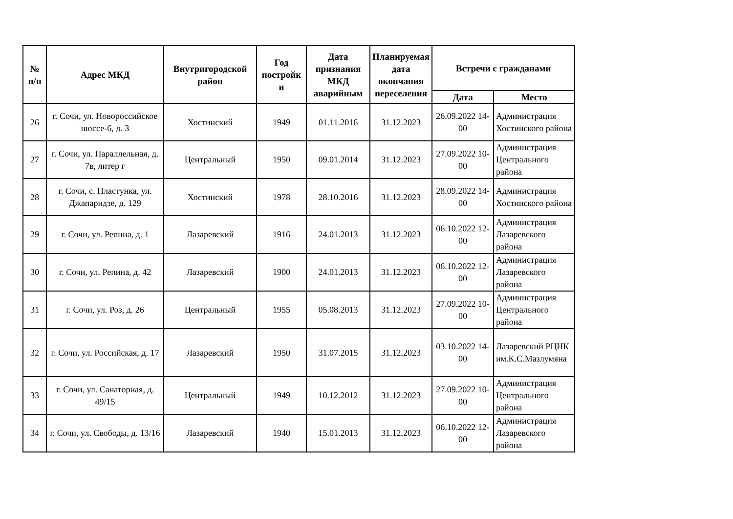| № п/п | Адрес МКД | Внутригородской район | Год постройк и | Дата признания МКД аварийным | Планируемая дата окончания переселения | Встречи с гражданами | |
| --- | --- | --- | --- | --- | --- | --- | --- |
| | | | | | | Дата | Место |
| 26 | г. Сочи, ул. Новороссийское шоссе-6, д. 3 | Хостинский | 1949 | 01.11.2016 | 31.12.2023 | 26.09.2022 14-00 | Администрация Хостинского района |
| 27 | г. Сочи, ул. Параллельная, д. 7в, литер г | Центральный | 1950 | 09.01.2014 | 31.12.2023 | 27.09.2022 10-00 | Администрация Центрального района |
| 28 | г. Сочи, с. Пластунка, ул. Джапаридзе, д. 129 | Хостинский | 1978 | 28.10.2016 | 31.12.2023 | 28.09.2022 14-00 | Администрация Хостинского района |
| 29 | г. Сочи, ул. Репина, д. 1 | Лазаревский | 1916 | 24.01.2013 | 31.12.2023 | 06.10.2022 12-00 | Администрация Лазаревского района |
| 30 | г. Сочи, ул. Репина, д. 42 | Лазаревский | 1900 | 24.01.2013 | 31.12.2023 | 06.10.2022 12-00 | Администрация Лазаревского района |
| 31 | г. Сочи, ул. Роз, д. 26 | Центральный | 1955 | 05.08.2013 | 31.12.2023 | 27.09.2022 10-00 | Администрация Центрального района |
| 32 | г. Сочи, ул. Российская, д. 17 | Лазаревский | 1950 | 31.07.2015 | 31.12.2023 | 03.10.2022 14-00 | Лазаревский РЦНК им.К.С.Мазлумяна |
| 33 | г. Сочи, ул. Санаторная, д. 49/15 | Центральный | 1949 | 10.12.2012 | 31.12.2023 | 27.09.2022 10-00 | Администрация Центрального района |
| 34 | г. Сочи, ул. Свободы, д. 13/16 | Лазаревский | 1940 | 15.01.2013 | 31.12.2023 | 06.10.2022 12-00 | Администрация Лазаревского района |